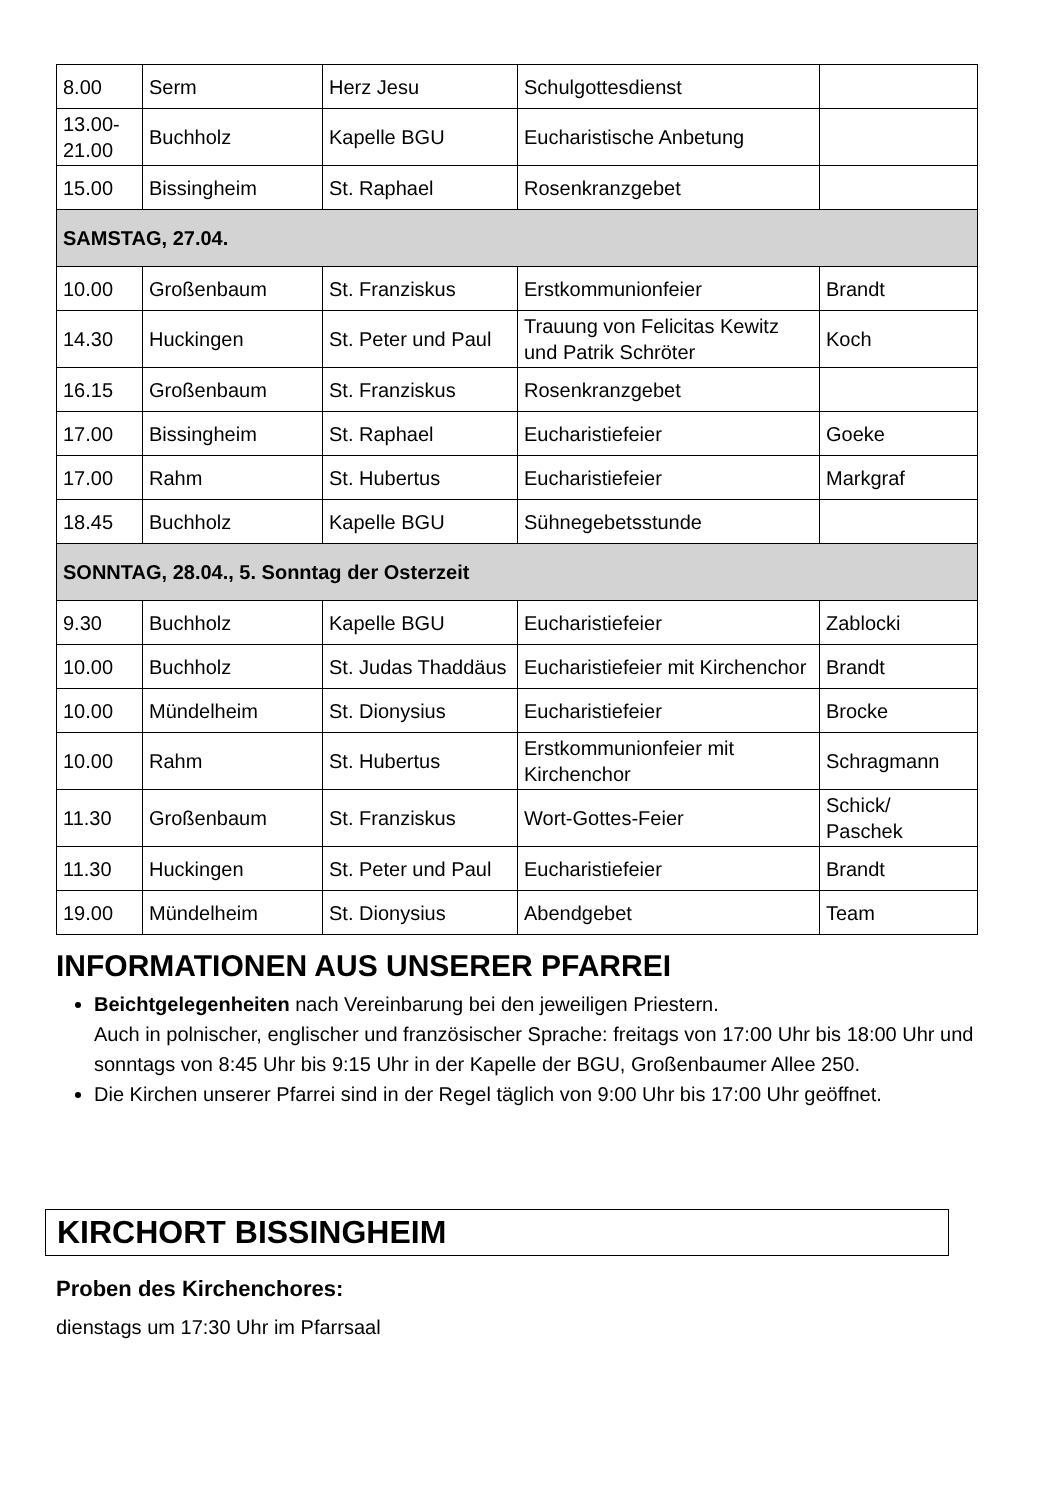| 8.00 | Serm | Herz Jesu | Schulgottesdienst | |
| 13.00- 21.00 | Buchholz | Kapelle BGU | Eucharistische Anbetung | |
| 15.00 | Bissingheim | St. Raphael | Rosenkranzgebet | |
| SAMSTAG, 27.04. | | | | |
| 10.00 | Großenbaum | St. Franziskus | Erstkommunionfeier | Brandt |
| 14.30 | Huckingen | St. Peter und Paul | Trauung von Felicitas Kewitz und Patrik Schröter | Koch |
| 16.15 | Großenbaum | St. Franziskus | Rosenkranzgebet | |
| 17.00 | Bissingheim | St. Raphael | Eucharistiefeier | Goeke |
| 17.00 | Rahm | St. Hubertus | Eucharistiefeier | Markgraf |
| 18.45 | Buchholz | Kapelle BGU | Sühnegebetsstunde | |
| SONNTAG, 28.04., 5. Sonntag der Osterzeit | | | | |
| 9.30 | Buchholz | Kapelle BGU | Eucharistiefeier | Zablocki |
| 10.00 | Buchholz | St. Judas Thaddäus | Eucharistiefeier mit Kirchenchor | Brandt |
| 10.00 | Mündelheim | St. Dionysius | Eucharistiefeier | Brocke |
| 10.00 | Rahm | St. Hubertus | Erstkommunionfeier mit Kirchenchor | Schragmann |
| 11.30 | Großenbaum | St. Franziskus | Wort-Gottes-Feier | Schick/ Paschek |
| 11.30 | Huckingen | St. Peter und Paul | Eucharistiefeier | Brandt |
| 19.00 | Mündelheim | St. Dionysius | Abendgebet | Team |
INFORMATIONEN AUS UNSERER PFARREI
Beichtgelegenheiten nach Vereinbarung bei den jeweiligen Priestern.
Auch in polnischer, englischer und französischer Sprache: freitags von 17:00 Uhr bis 18:00 Uhr und sonntags von 8:45 Uhr bis 9:15 Uhr in der Kapelle der BGU, Großenbaumer Allee 250.
Die Kirchen unserer Pfarrei sind in der Regel täglich von 9:00 Uhr bis 17:00 Uhr geöffnet.
KIRCHORT BISSINGHEIM
Proben des Kirchenchores:
dienstags um 17:30 Uhr im Pfarrsaal